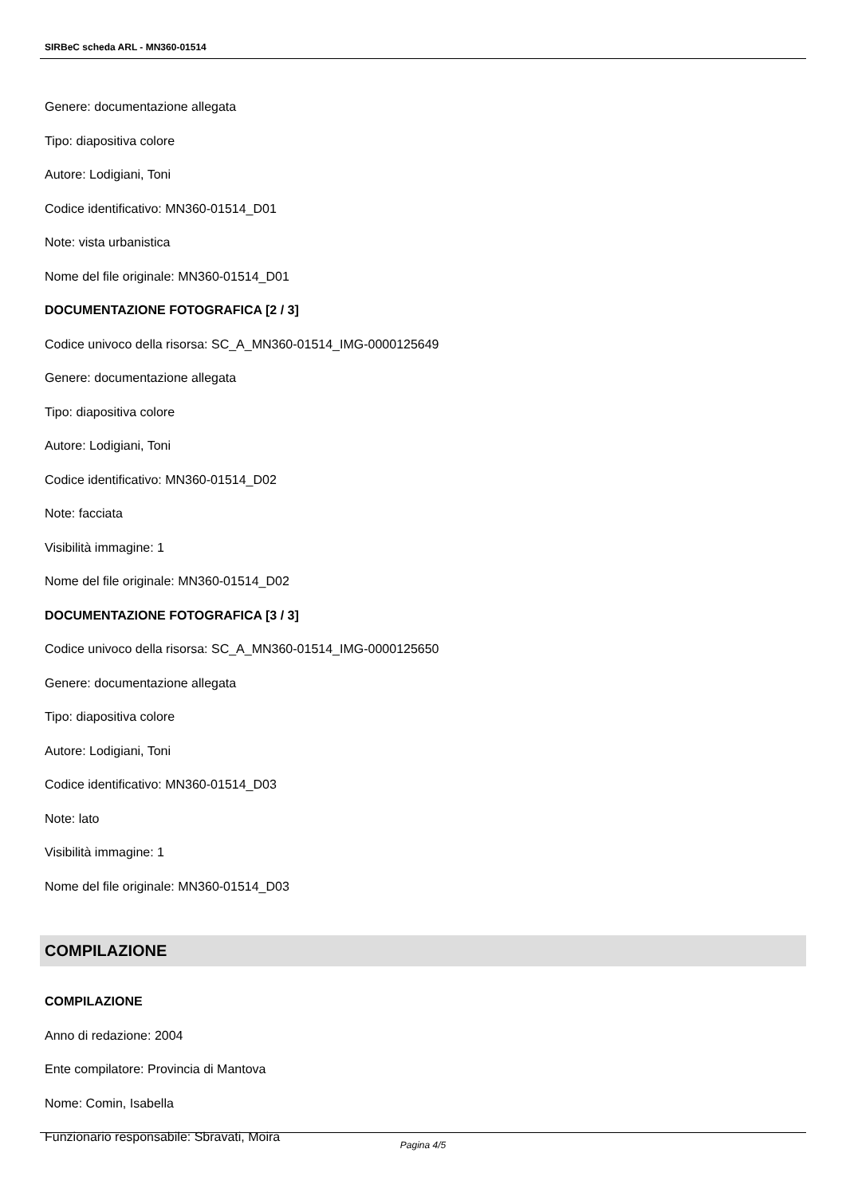SIRBeC scheda ARL - MN360-01514
Genere: documentazione allegata
Tipo: diapositiva colore
Autore: Lodigiani, Toni
Codice identificativo: MN360-01514_D01
Note: vista urbanistica
Nome del file originale: MN360-01514_D01
DOCUMENTAZIONE FOTOGRAFICA [2 / 3]
Codice univoco della risorsa: SC_A_MN360-01514_IMG-0000125649
Genere: documentazione allegata
Tipo: diapositiva colore
Autore: Lodigiani, Toni
Codice identificativo: MN360-01514_D02
Note: facciata
Visibilità immagine: 1
Nome del file originale: MN360-01514_D02
DOCUMENTAZIONE FOTOGRAFICA [3 / 3]
Codice univoco della risorsa: SC_A_MN360-01514_IMG-0000125650
Genere: documentazione allegata
Tipo: diapositiva colore
Autore: Lodigiani, Toni
Codice identificativo: MN360-01514_D03
Note: lato
Visibilità immagine: 1
Nome del file originale: MN360-01514_D03
COMPILAZIONE
COMPILAZIONE
Anno di redazione: 2004
Ente compilatore: Provincia di Mantova
Nome: Comin, Isabella
Funzionario responsabile: Sbravati, Moira
Pagina 4/5